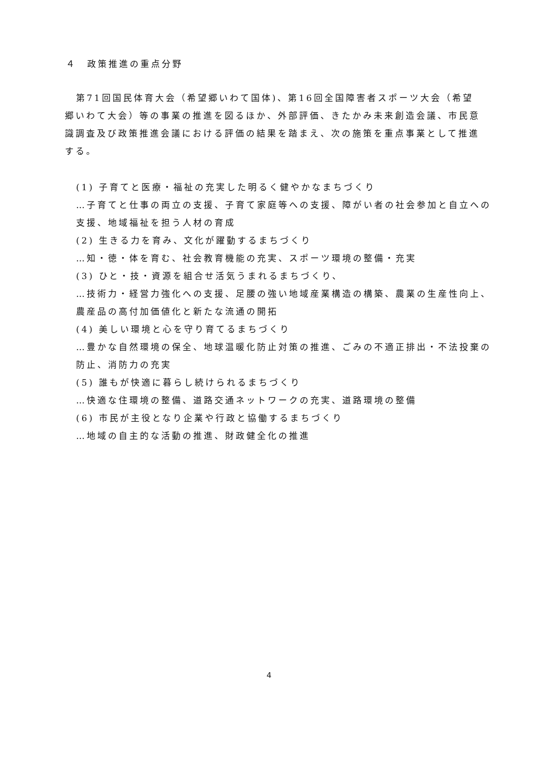４　政策推進の重点分野
第71回国民体育大会（希望郷いわて国体)、第16回全国障害者スポーツ大会（希望郷いわて大会）等の事業の推進を図るほか、外部評価、きたかみ未来創造会議、市民意識調査及び政策推進会議における評価の結果を踏まえ、次の施策を重点事業として推進する。
(1) 子育てと医療・福祉の充実した明るく健やかなまちづくり
…子育てと仕事の両立の支援、子育て家庭等への支援、障がい者の社会参加と自立への支援、地域福祉を担う人材の育成
(2) 生きる力を育み、文化が躍動するまちづくり
…知・徳・体を育む、社会教育機能の充実、スポーツ環境の整備・充実
(3) ひと・技・資源を組合せ活気うまれるまちづくり、
…技術力・経営力強化への支援、足腰の強い地域産業構造の構築、農業の生産性向上、農産品の高付加価値化と新たな流通の開拓
(4) 美しい環境と心を守り育てるまちづくり
…豊かな自然環境の保全、地球温暖化防止対策の推進、ごみの不適正排出・不法投棄の防止、消防力の充実
(5) 誰もが快適に暮らし続けられるまちづくり
…快適な住環境の整備、道路交通ネットワークの充実、道路環境の整備
(6) 市民が主役となり企業や行政と協働するまちづくり
…地域の自主的な活動の推進、財政健全化の推進
4